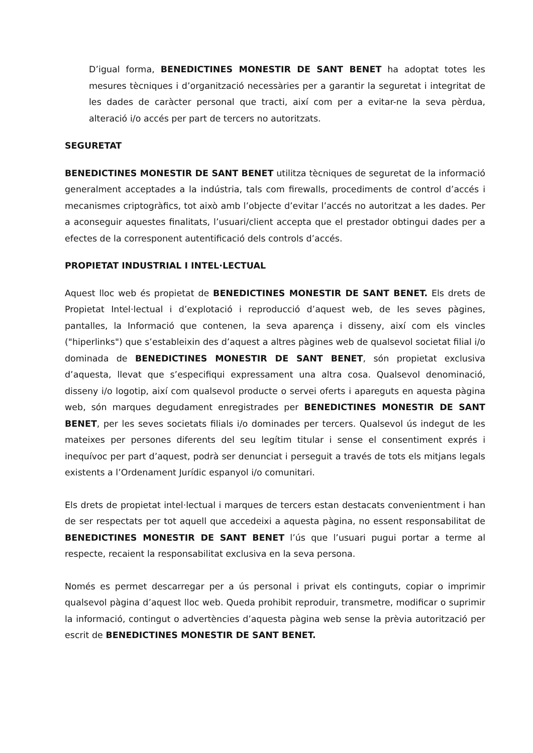D’igual forma, BENEDICTINES MONESTIR DE SANT BENET ha adoptat totes les mesures tècniques i d’organització necessàries per a garantir la seguretat i integritat de les dades de caràcter personal que tracti, així com per a evitar-ne la seva pèrdua, alteració i/o accés per part de tercers no autoritzats.
SEGURETAT
BENEDICTINES MONESTIR DE SANT BENET utilitza tècniques de seguretat de la informació generalment acceptades a la indústria, tals com firewalls, procediments de control d’accés i mecanismes criptogràfics, tot això amb l’objecte d’evitar l’accés no autoritzat a les dades. Per a aconseguir aquestes finalitats, l’usuari/client accepta que el prestador obtingui dades per a efectes de la corresponent autentificació dels controls d’accés.
PROPIETAT INDUSTRIAL I INTEL·LECTUAL
Aquest lloc web és propietat de BENEDICTINES MONESTIR DE SANT BENET. Els drets de Propietat Intel·lectual i d’explotació i reproducció d’aquest web, de les seves pàgines, pantalles, la Informació que contenen, la seva aparença i disseny, així com els vincles ("hiperlinks") que s’estableixin des d’aquest a altres pàgines web de qualsevol societat filial i/o dominada de BENEDICTINES MONESTIR DE SANT BENET, són propietat exclusiva d’aquesta, llevat que s’especifiqui expressament una altra cosa. Qualsevol denominació, disseny i/o logotip, així com qualsevol producte o servei oferts i apareguts en aquesta pàgina web, són marques degudament enregistrades per BENEDICTINES MONESTIR DE SANT BENET, per les seves societats filials i/o dominades per tercers. Qualsevol ús indegut de les mateixes per persones diferents del seu legítim titular i sense el consentiment exprés i inequívoc per part d’aquest, podrà ser denunciat i perseguit a través de tots els mitjans legals existents a l’Ordenament Jurídic espanyol i/o comunitari.
Els drets de propietat intel·lectual i marques de tercers estan destacats convenientment i han de ser respectats per tot aquell que accedeixi a aquesta pàgina, no essent responsabilitat de BENEDICTINES MONESTIR DE SANT BENET l’ús que l’usuari pugui portar a terme al respecte, recaient la responsabilitat exclusiva en la seva persona.
Només es permet descarregar per a ús personal i privat els continguts, copiar o imprimir qualsevol pàgina d’aquest lloc web. Queda prohibit reproduir, transmetre, modificar o suprimir la informació, contingut o advertències d’aquesta pàgina web sense la prèvia autorització per escrit de BENEDICTINES MONESTIR DE SANT BENET.